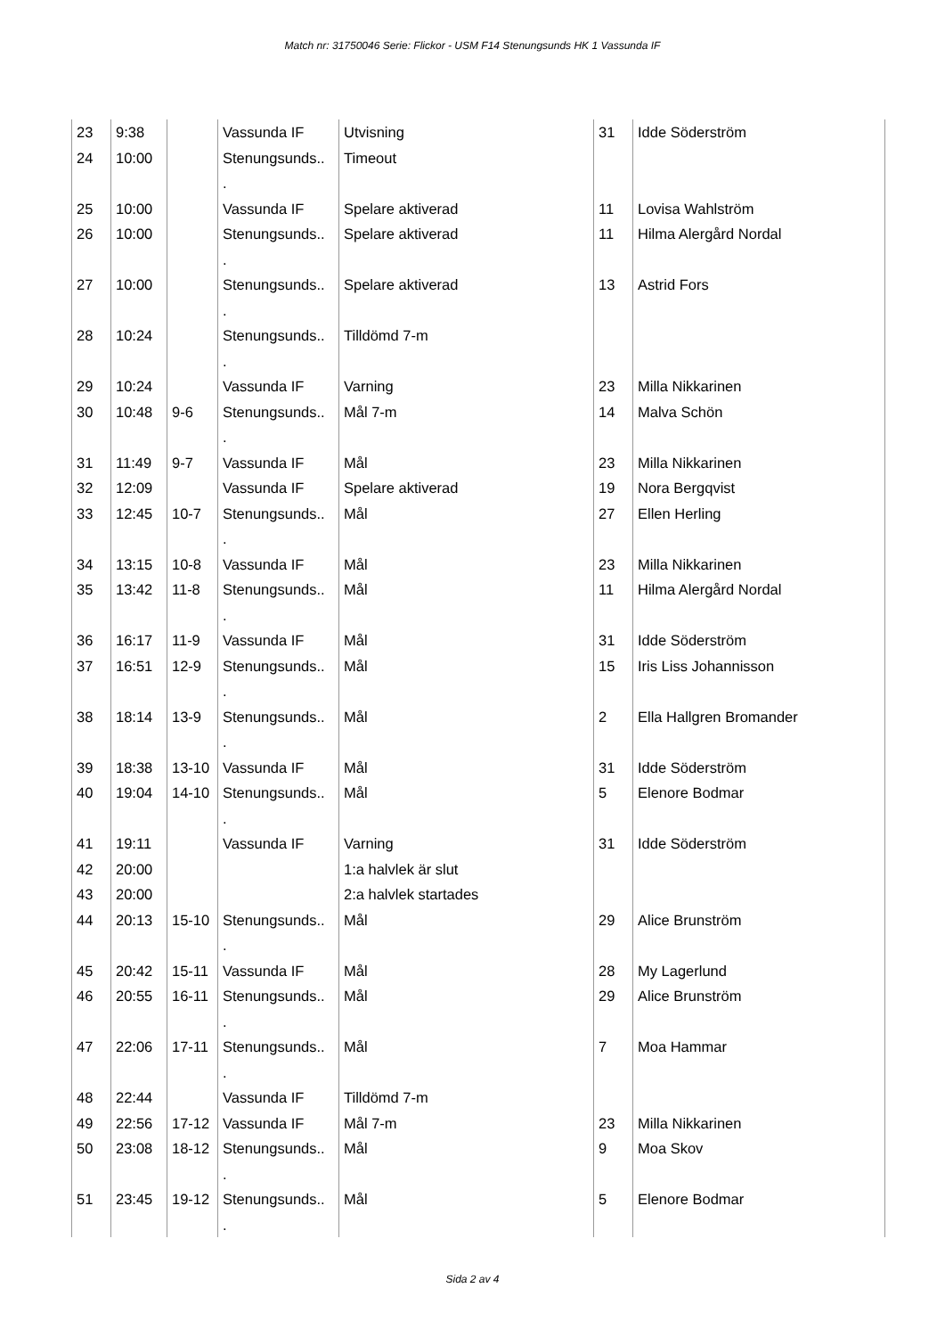Match nr: 31750046 Serie: Flickor - USM F14 Stenungsunds HK 1 Vassunda IF
| 23 | 9:38 | | Vassunda IF | Utvisning | 31 | Idde Söderström |
| 24 | 10:00 | | Stenungsunds.. . | Timeout | | |
| 25 | 10:00 | | Vassunda IF | Spelare aktiverad | 11 | Lovisa Wahlström |
| 26 | 10:00 | | Stenungsunds.. . | Spelare aktiverad | 11 | Hilma Alergård Nordal |
| 27 | 10:00 | | Stenungsunds.. . | Spelare aktiverad | 13 | Astrid Fors |
| 28 | 10:24 | | Stenungsunds.. . | Tilldömd 7-m | | |
| 29 | 10:24 | | Vassunda IF | Varning | 23 | Milla Nikkarinen |
| 30 | 10:48 | 9-6 | Stenungsunds.. . | Mål 7-m | 14 | Malva Schön |
| 31 | 11:49 | 9-7 | Vassunda IF | Mål | 23 | Milla Nikkarinen |
| 32 | 12:09 | | Vassunda IF | Spelare aktiverad | 19 | Nora Bergqvist |
| 33 | 12:45 | 10-7 | Stenungsunds.. . | Mål | 27 | Ellen Herling |
| 34 | 13:15 | 10-8 | Vassunda IF | Mål | 23 | Milla Nikkarinen |
| 35 | 13:42 | 11-8 | Stenungsunds.. . | Mål | 11 | Hilma Alergård Nordal |
| 36 | 16:17 | 11-9 | Vassunda IF | Mål | 31 | Idde Söderström |
| 37 | 16:51 | 12-9 | Stenungsunds.. . | Mål | 15 | Iris Liss Johannisson |
| 38 | 18:14 | 13-9 | Stenungsunds.. . | Mål | 2 | Ella Hallgren Bromander |
| 39 | 18:38 | 13-10 | Vassunda IF | Mål | 31 | Idde Söderström |
| 40 | 19:04 | 14-10 | Stenungsunds.. . | Mål | 5 | Elenore Bodmar |
| 41 | 19:11 | | Vassunda IF | Varning | 31 | Idde Söderström |
| 42 | 20:00 | | | 1:a halvlek är slut | | |
| 43 | 20:00 | | | 2:a halvlek startades | | |
| 44 | 20:13 | 15-10 | Stenungsunds.. . | Mål | 29 | Alice Brunström |
| 45 | 20:42 | 15-11 | Vassunda IF | Mål | 28 | My Lagerlund |
| 46 | 20:55 | 16-11 | Stenungsunds.. . | Mål | 29 | Alice Brunström |
| 47 | 22:06 | 17-11 | Stenungsunds.. . | Mål | 7 | Moa Hammar |
| 48 | 22:44 | | Vassunda IF | Tilldömd 7-m | | |
| 49 | 22:56 | 17-12 | Vassunda IF | Mål 7-m | 23 | Milla Nikkarinen |
| 50 | 23:08 | 18-12 | Stenungsunds.. . | Mål | 9 | Moa Skov |
| 51 | 23:45 | 19-12 | Stenungsunds.. . | Mål | 5 | Elenore Bodmar |
Sida 2 av 4